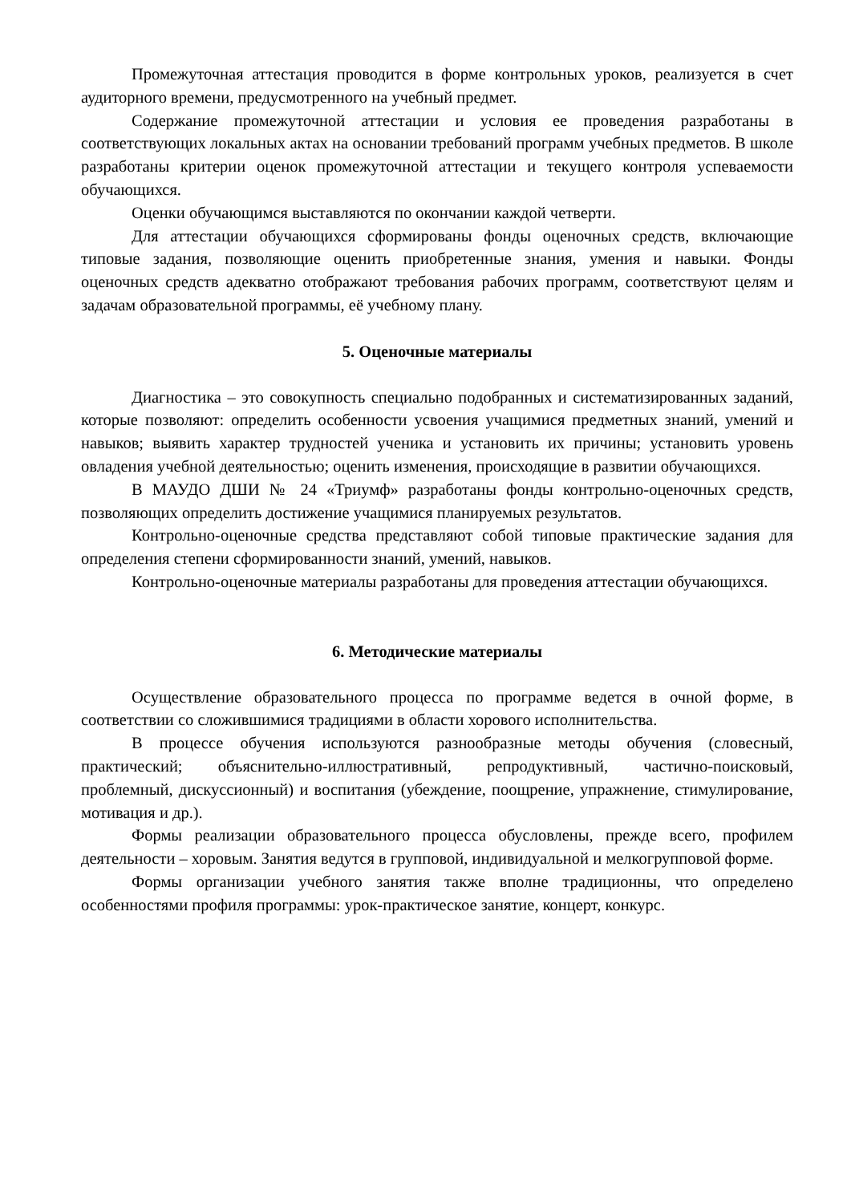Промежуточная аттестация проводится в форме контрольных уроков, реализуется в счет аудиторного времени, предусмотренного на учебный предмет.
Содержание промежуточной аттестации и условия ее проведения разработаны в соответствующих локальных актах на основании требований программ учебных предметов. В школе разработаны критерии оценок промежуточной аттестации и текущего контроля успеваемости обучающихся.
Оценки обучающимся выставляются по окончании каждой четверти.
Для аттестации обучающихся сформированы фонды оценочных средств, включающие типовые задания, позволяющие оценить приобретенные знания, умения и навыки. Фонды оценочных средств адекватно отображают требования рабочих программ, соответствуют целям и задачам образовательной программы, её учебному плану.
5. Оценочные материалы
Диагностика – это совокупность специально подобранных и систематизированных заданий, которые позволяют: определить особенности усвоения учащимися предметных знаний, умений и навыков; выявить характер трудностей ученика и установить их причины; установить уровень овладения учебной деятельностью; оценить изменения, происходящие в развитии обучающихся.
В МАУДО ДШИ № 24 «Триумф» разработаны фонды контрольно-оценочных средств, позволяющих определить достижение учащимися планируемых результатов.
Контрольно-оценочные средства представляют собой типовые практические задания для определения степени сформированности знаний, умений, навыков.
Контрольно-оценочные материалы разработаны для проведения аттестации обучающихся.
6. Методические материалы
Осуществление образовательного процесса по программе ведется в очной форме, в соответствии со сложившимися традициями в области хорового исполнительства.
В процессе обучения используются разнообразные методы обучения (словесный, практический; объяснительно-иллюстративный, репродуктивный, частично-поисковый, проблемный, дискуссионный) и воспитания (убеждение, поощрение, упражнение, стимулирование, мотивация и др.).
Формы реализации образовательного процесса обусловлены, прежде всего, профилем деятельности – хоровым. Занятия ведутся в групповой, индивидуальной и мелкогрупповой форме.
Формы организации учебного занятия также вполне традиционны, что определено особенностями профиля программы: урок-практическое занятие, концерт, конкурс.